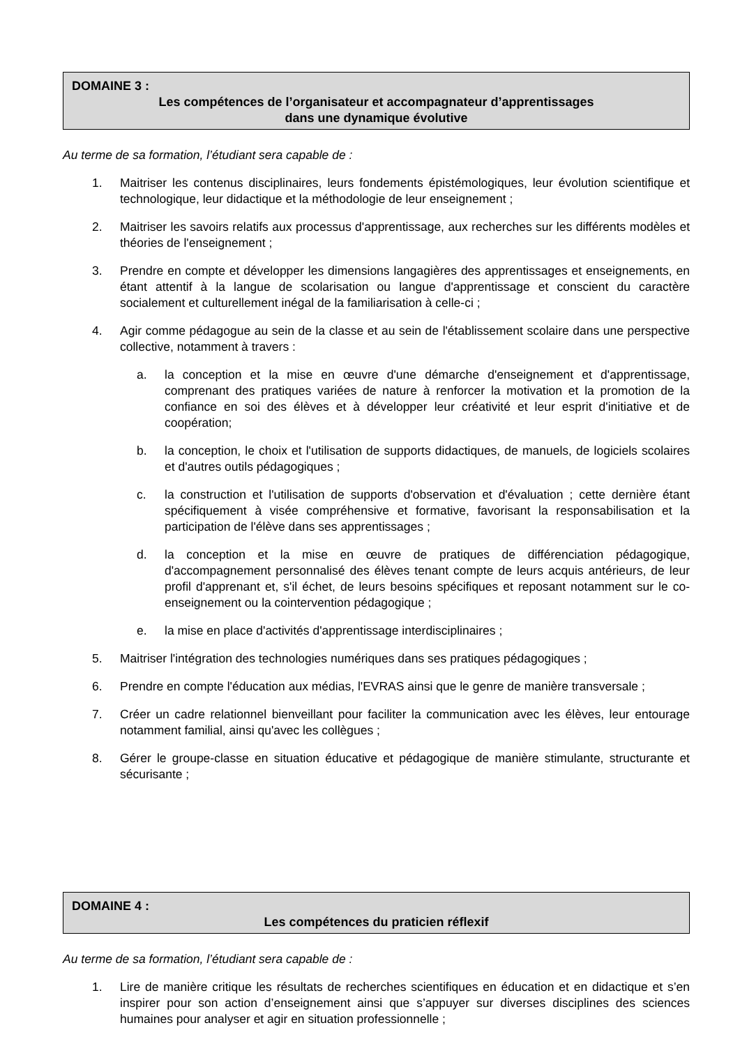DOMAINE 3 :
Les compétences de l’organisateur et accompagnateur d’apprentissages
dans une dynamique évolutive
Au terme de sa formation, l’étudiant sera capable de :
1. Maitriser les contenus disciplinaires, leurs fondements épistémologiques, leur évolution scientifique et technologique, leur didactique et la méthodologie de leur enseignement ;
2. Maitriser les savoirs relatifs aux processus d'apprentissage, aux recherches sur les différents modèles et théories de l'enseignement ;
3. Prendre en compte et développer les dimensions langagières des apprentissages et enseignements, en étant attentif à la langue de scolarisation ou langue d'apprentissage et conscient du caractère socialement et culturellement inégal de la familiarisation à celle-ci ;
4. Agir comme pédagogue au sein de la classe et au sein de l'établissement scolaire dans une perspective collective, notamment à travers :
a. la conception et la mise en œuvre d'une démarche d'enseignement et d'apprentissage, comprenant des pratiques variées de nature à renforcer la motivation et la promotion de la confiance en soi des élèves et à développer leur créativité et leur esprit d'initiative et de coopération;
b. la conception, le choix et l'utilisation de supports didactiques, de manuels, de logiciels scolaires et d'autres outils pédagogiques ;
c. la construction et l'utilisation de supports d'observation et d'évaluation ; cette dernière étant spécifiquement à visée compréhensive et formative, favorisant la responsabilisation et la participation de l'élève dans ses apprentissages ;
d. la conception et la mise en œuvre de pratiques de différenciation pédagogique, d'accompagnement personnalisé des élèves tenant compte de leurs acquis antérieurs, de leur profil d'apprenant et, s'il échet, de leurs besoins spécifiques et reposant notamment sur le co-enseignement ou la cointervention pédagogique ;
e. la mise en place d'activités d'apprentissage interdisciplinaires ;
5. Maitriser l'intégration des technologies numériques dans ses pratiques pédagogiques ;
6. Prendre en compte l'éducation aux médias, l'EVRAS ainsi que le genre de manière transversale ;
7. Créer un cadre relationnel bienveillant pour faciliter la communication avec les élèves, leur entourage notamment familial, ainsi qu'avec les collègues ;
8. Gérer le groupe-classe en situation éducative et pédagogique de manière stimulante, structurante et sécurisante ;
DOMAINE 4 :
Les compétences du praticien réflexif
Au terme de sa formation, l’étudiant sera capable de :
1. Lire de manière critique les résultats de recherches scientifiques en éducation et en didactique et s’en inspirer pour son action d’enseignement ainsi que s’appuyer sur diverses disciplines des sciences humaines pour analyser et agir en situation professionnelle ;